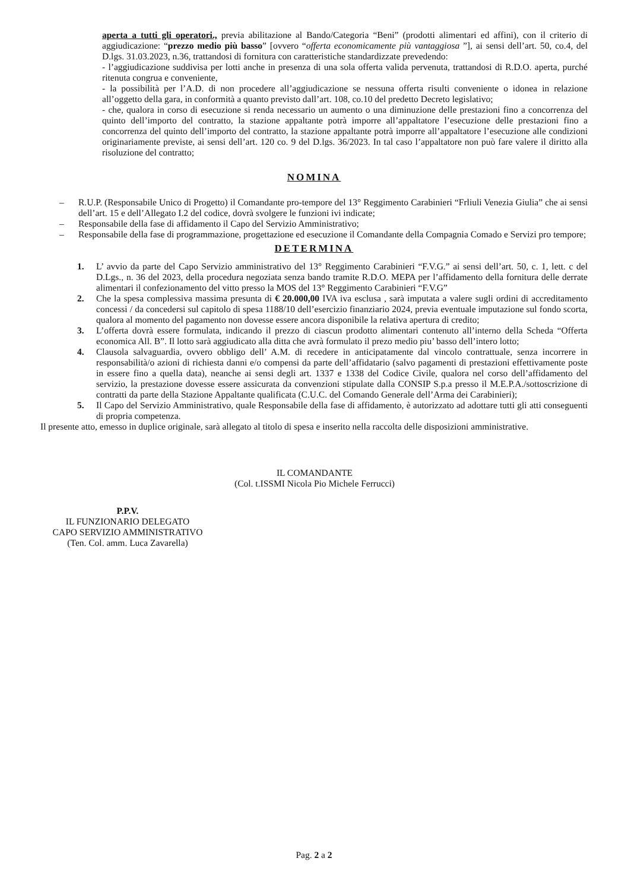aperta a tutti gli operatori., previa abilitazione al Bando/Categoria “Beni” (prodotti alimentari ed affini), con il criterio di aggiudicazione: “prezzo medio più basso” [ovvero “offerta economicamente più vantaggiosa ”], ai sensi dell’art. 50, co.4, del D.lgs. 31.03.2023, n.36, trattandosi di fornitura con caratteristiche standardizzate prevedendo:
- l’aggiudicazione suddivisa per lotti anche in presenza di una sola offerta valida pervenuta, trattandosi di R.D.O. aperta, purché ritenuta congrua e conveniente,
- la possibilità per l’A.D. di non procedere all’aggiudicazione se nessuna offerta risulti conveniente o idonea in relazione all’oggetto della gara, in conformità a quanto previsto dall’art. 108, co.10 del predetto Decreto legislativo;
- che, qualora in corso di esecuzione si renda necessario un aumento o una diminuzione delle prestazioni fino a concorrenza del quinto dell’importo del contratto, la stazione appaltante potrà imporre all’appaltatore l’esecuzione delle prestazioni fino a concorrenza del quinto dell’importo del contratto, la stazione appaltante potrà imporre all’appaltatore l’esecuzione alle condizioni originariamente previste, ai sensi dell’art. 120 co. 9 del D.lgs. 36/2023. In tal caso l’appaltatore non può fare valere il diritto alla risoluzione del contratto;
NOMINA
– R.U.P. (Responsabile Unico di Progetto) il Comandante pro-tempore del 13° Reggimento Carabinieri “Frliuli Venezia Giulia” che ai sensi dell’art. 15 e dell’Allegato I.2 del codice, dovrà svolgere le funzioni ivi indicate;
– Responsabile della fase di affidamento il Capo del Servizio Amministrativo;
– Responsabile della fase di programmazione, progettazione ed esecuzione il Comandante della Compagnia Comado e Servizi pro tempore;
DETERMINA
1. L’ avvio da parte del Capo Servizio amministrativo del 13° Reggimento Carabinieri “F.V.G.” ai sensi dell’art. 50, c. 1, lett. c del D.Lgs., n. 36 del 2023, della procedura negoziata senza bando tramite R.D.O. MEPA per l’affidamento della fornitura delle derrate alimentari il confezionamento del vitto presso la MOS del 13° Reggimento Carabinieri “F.V.G”
2. Che la spesa complessiva massima presunta di € 20.000,00 IVA iva esclusa , sarà imputata a valere sugli ordini di accreditamento concessi / da concedersi sul capitolo di spesa 1188/10 dell’esercizio finanziario 2024, previa eventuale imputazione sul fondo scorta, qualora al momento del pagamento non dovesse essere ancora disponibile la relativa apertura di credito;
3. L’offerta dovrà essere formulata, indicando il prezzo di ciascun prodotto alimentari contenuto all’interno della Scheda “Offerta economica All. B”. Il lotto sarà aggiudicato alla ditta che avrà formulato il prezo medio piu’ basso dell’intero lotto;
4. Clausola salvaguardia, ovvero obbligo dell’ A.M. di recedere in anticipatamente dal vincolo contrattuale, senza incorrere in responsabilità/o azioni di richiesta danni e/o compensi da parte dell’affidatario (salvo pagamenti di prestazioni effettivamente poste in essere fino a quella data), neanche ai sensi degli art. 1337 e 1338 del Codice Civile, qualora nel corso dell’affidamento del servizio, la prestazione dovesse essere assicurata da convenzioni stipulate dalla CONSIP S.p.a presso il M.E.P.A./sottoscrizione di contratti da parte della Stazione Appaltante qualificata (C.U.C. del Comando Generale dell’Arma dei Carabinieri);
5. Il Capo del Servizio Amministrativo, quale Responsabile della fase di affidamento, è autorizzato ad adottare tutti gli atti conseguenti di propria competenza.
Il presente atto, emesso in duplice originale, sarà allegato al titolo di spesa e inserito nella raccolta delle disposizioni amministrative.
IL COMANDANTE
(Col. t.ISSMI Nicola Pio Michele Ferrucci)
P.P.V.
IL FUNZIONARIO DELEGATO
CAPO SERVIZIO AMMINISTRATIVO
(Ten. Col. amm. Luca Zavarella)
Pag. 2 a 2